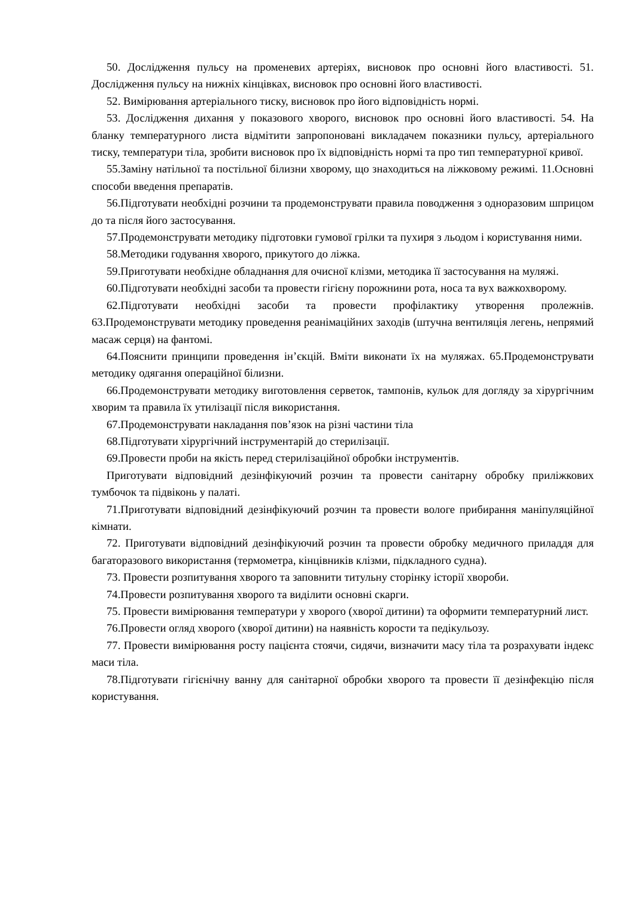50. Дослідження пульсу на променевих артеріях, висновок про основні його властивості. 51. Дослідження пульсу на нижніх кінцівках, висновок про основні його властивості.
52. Вимірювання артеріального тиску, висновок про його відповідність нормі.
53. Дослідження дихання у показового хворого, висновок про основні його властивості. 54. На бланку температурного листа відмітити запропоновані викладачем показники пульсу, артеріального тиску, температури тіла, зробити висновок про їх відповідність нормі та про тип температурної кривої.
55.Заміну натільної та постільної білизни хворому, що знаходиться на ліжковому режимі. 11.Основні способи введення препаратів.
56.Підготувати необхідні розчини та продемонструвати правила поводження з одноразовим шприцом до та після його застосування.
57.Продемонструвати методику підготовки гумової грілки та пухиря з льодом і користування ними.
58.Методики годування хворого, прикутого до ліжка.
59.Приготувати необхідне обладнання для очисної клізми, методика її застосування на муляжі.
60.Підготувати необхідні засоби та провести гігієну порожнини рота, носа та вух важкохворому.
62.Підготувати необхідні засоби та провести профілактику утворення пролежнів. 63.Продемонструвати методику проведення реанімаційних заходів (штучна вентиляція легень, непрямий масаж серця) на фантомі.
64.Пояснити принципи проведення ін’єкцій. Вміти виконати їх на муляжах. 65.Продемонструвати методику одягання операційної білизни.
66.Продемонструвати методику виготовлення серветок, тампонів, кульок для догляду за хірургічним хворим та правила їх утилізації після використання.
67.Продемонструвати накладання пов’язок на різні частини тіла
68.Підготувати хірургічний інструментарій до стерилізації.
69.Провести проби на якість перед стерилізаційної обробки інструментів.
Приготувати відповідний дезінфікуючий розчин та провести санітарну обробку приліжкових тумбочок та підвіконь у палаті.
71.Приготувати відповідний дезінфікуючий розчин та провести вологе прибирання маніпуляційної кімнати.
72. Приготувати відповідний дезінфікуючий розчин та провести обробку медичного приладдя для багаторазового використання (термометра, кінцівників клізми, підкладного судна).
73. Провести розпитування хворого та заповнити титульну сторінку історії хвороби.
74.Провести розпитування хворого та виділити основні скарги.
75. Провести вимірювання температури у хворого (хворої дитини) та оформити температурний лист.
76.Провести огляд хворого (хворої дитини) на наявність корости та педікульозу.
77. Провести вимірювання росту пацієнта стоячи, сидячи, визначити масу тіла та розрахувати індекс маси тіла.
78.Підготувати гігієнічну ванну для санітарної обробки хворого та провести її дезінфекцію після користування.